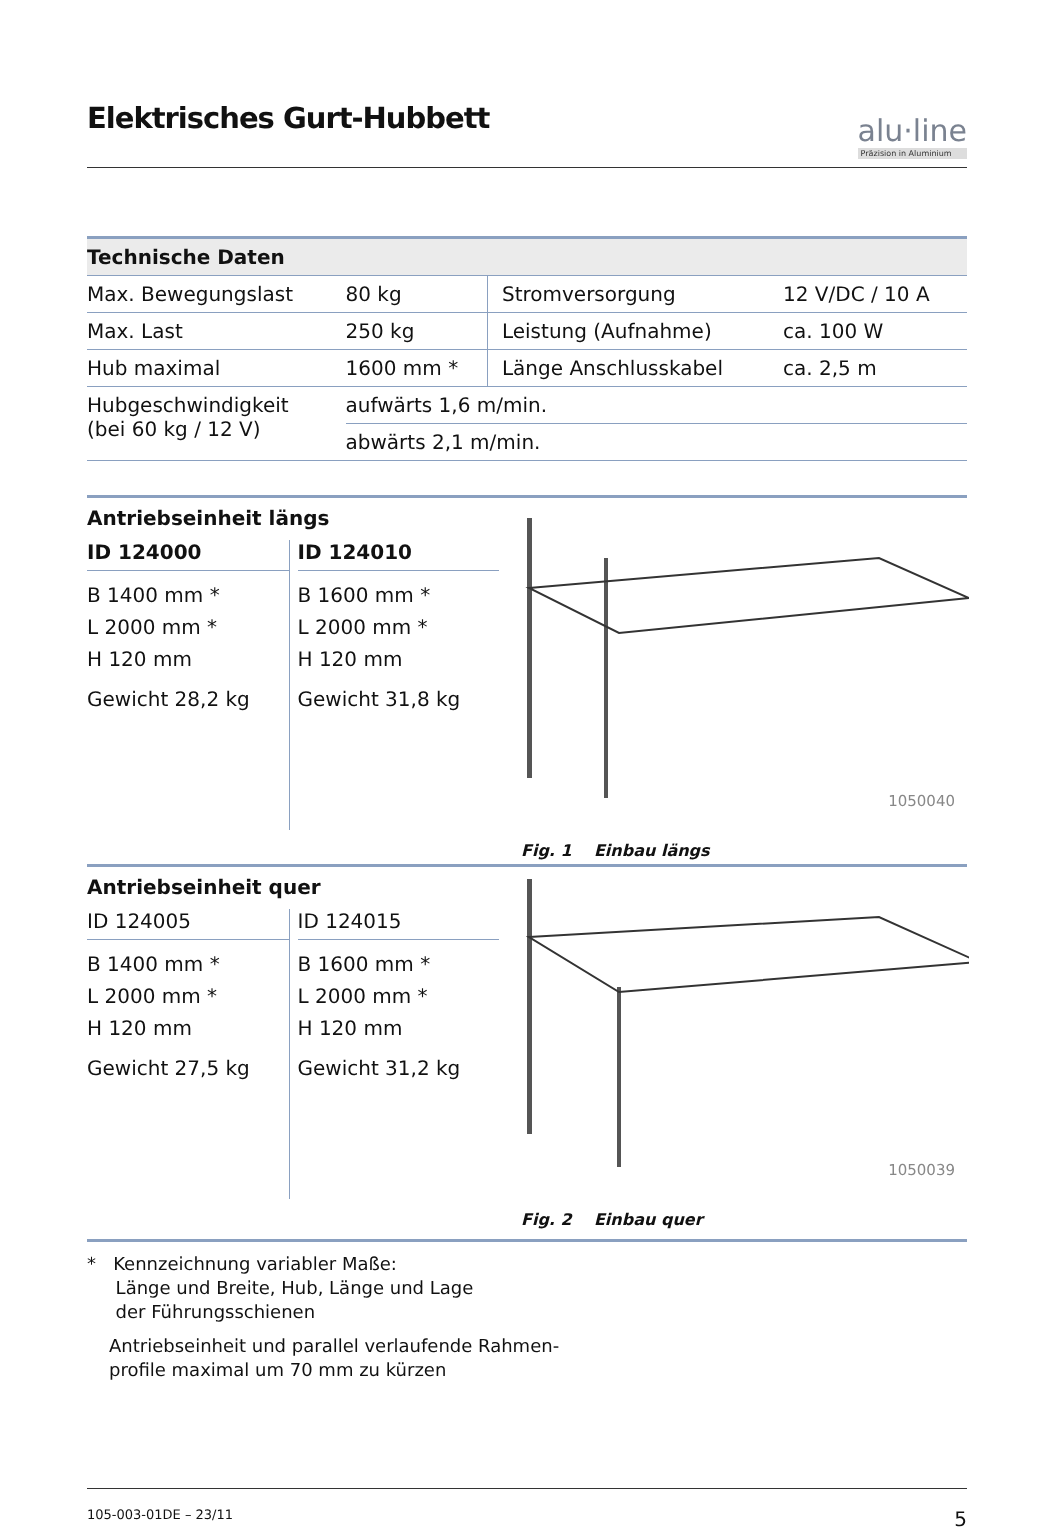Elektrisches Gurt-Hubbett
alu·line
Präzision in Aluminium
| Technische Daten | | | |
| --- | --- | --- | --- |
| Max. Bewegungslast | 80 kg | Stromversorgung | 12 V/DC / 10 A |
| Max. Last | 250 kg | Leistung (Aufnahme) | ca. 100 W |
| Hub maximal | 1600 mm * | Länge Anschlusskabel | ca. 2,5 m |
| Hubgeschwindigkeit (bei 60 kg / 12 V) | aufwärts 1,6 m/min. | | |
| | abwärts 2,1 m/min. | | |
Antriebseinheit längs
ID 124000
B 1400 mm *
L 2000 mm *
H 120 mm
Gewicht 28,2 kg
ID 124010
B 1600 mm *
L 2000 mm *
H 120 mm
Gewicht 31,8 kg
1050040
Fig. 1 Einbau längs
Antriebseinheit quer
ID 124005
B 1400 mm *
L 2000 mm *
H 120 mm
Gewicht 27,5 kg
ID 124015
B 1600 mm *
L 2000 mm *
H 120 mm
Gewicht 31,2 kg
1050039
Fig. 2 Einbau quer
* Kennzeichnung variabler Maße:
Länge und Breite, Hub, Länge und Lage
der Führungsschienen
Antriebseinheit und parallel verlaufende Rahmen-
profile maximal um 70 mm zu kürzen
105-003-01DE – 23/11 5